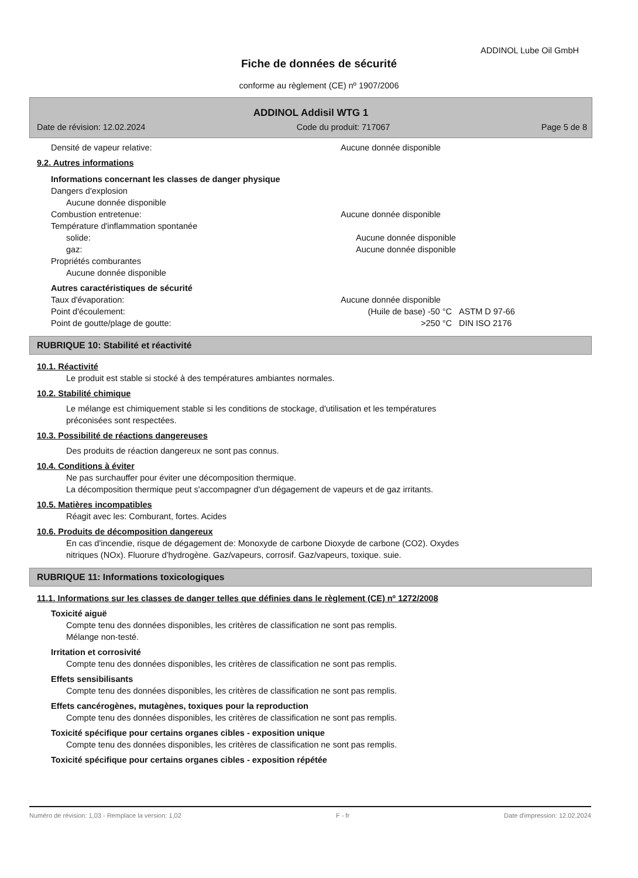ADDINOL Lube Oil GmbH
Fiche de données de sécurité
conforme au règlement (CE) nº 1907/2006
ADDINOL Addisil WTG 1
Date de révision: 12.02.2024 Code du produit: 717067 Page 5 de 8
Densité de vapeur relative: Aucune donnée disponible
9.2. Autres informations
Informations concernant les classes de danger physique
Dangers d'explosion
Aucune donnée disponible
Combustion entretenue: Aucune donnée disponible
Température d'inflammation spontanée
solide: Aucune donnée disponible
gaz: Aucune donnée disponible
Propriétés comburantes
Aucune donnée disponible
Autres caractéristiques de sécurité
Taux d'évaporation: Aucune donnée disponible
Point d'écoulement: (Huile de base) -50 °C ASTM D 97-66
Point de goutte/plage de goutte: >250 °C DIN ISO 2176
RUBRIQUE 10: Stabilité et réactivité
10.1. Réactivité
Le produit est stable si stocké à des températures ambiantes normales.
10.2. Stabilité chimique
Le mélange est chimiquement stable si les conditions de stockage, d'utilisation et les températures
préconisées sont respectées.
10.3. Possibilité de réactions dangereuses
Des produits de réaction dangereux ne sont pas connus.
10.4. Conditions à éviter
Ne pas surchauffer pour éviter une décomposition thermique.
La décomposition thermique peut s'accompagner d'un dégagement de vapeurs et de gaz irritants.
10.5. Matières incompatibles
Réagit avec les: Comburant, fortes. Acides
10.6. Produits de décomposition dangereux
En cas d'incendie, risque de dégagement de: Monoxyde de carbone Dioxyde de carbone (CO2). Oxydes
nitriques (NOx). Fluorure d'hydrogène. Gaz/vapeurs, corrosif. Gaz/vapeurs, toxique. suie.
RUBRIQUE 11: Informations toxicologiques
11.1. Informations sur les classes de danger telles que définies dans le règlement (CE) nº 1272/2008
Toxicité aiguë
Compte tenu des données disponibles, les critères de classification ne sont pas remplis.
Mélange non-testé.
Irritation et corrosivité
Compte tenu des données disponibles, les critères de classification ne sont pas remplis.
Effets sensibilisants
Compte tenu des données disponibles, les critères de classification ne sont pas remplis.
Effets cancérogènes, mutagènes, toxiques pour la reproduction
Compte tenu des données disponibles, les critères de classification ne sont pas remplis.
Toxicité spécifique pour certains organes cibles - exposition unique
Compte tenu des données disponibles, les critères de classification ne sont pas remplis.
Toxicité spécifique pour certains organes cibles - exposition répétée
Numéro de révision: 1,03 - Remplace la version: 1,02 F - fr Date d'impression: 12.02.2024